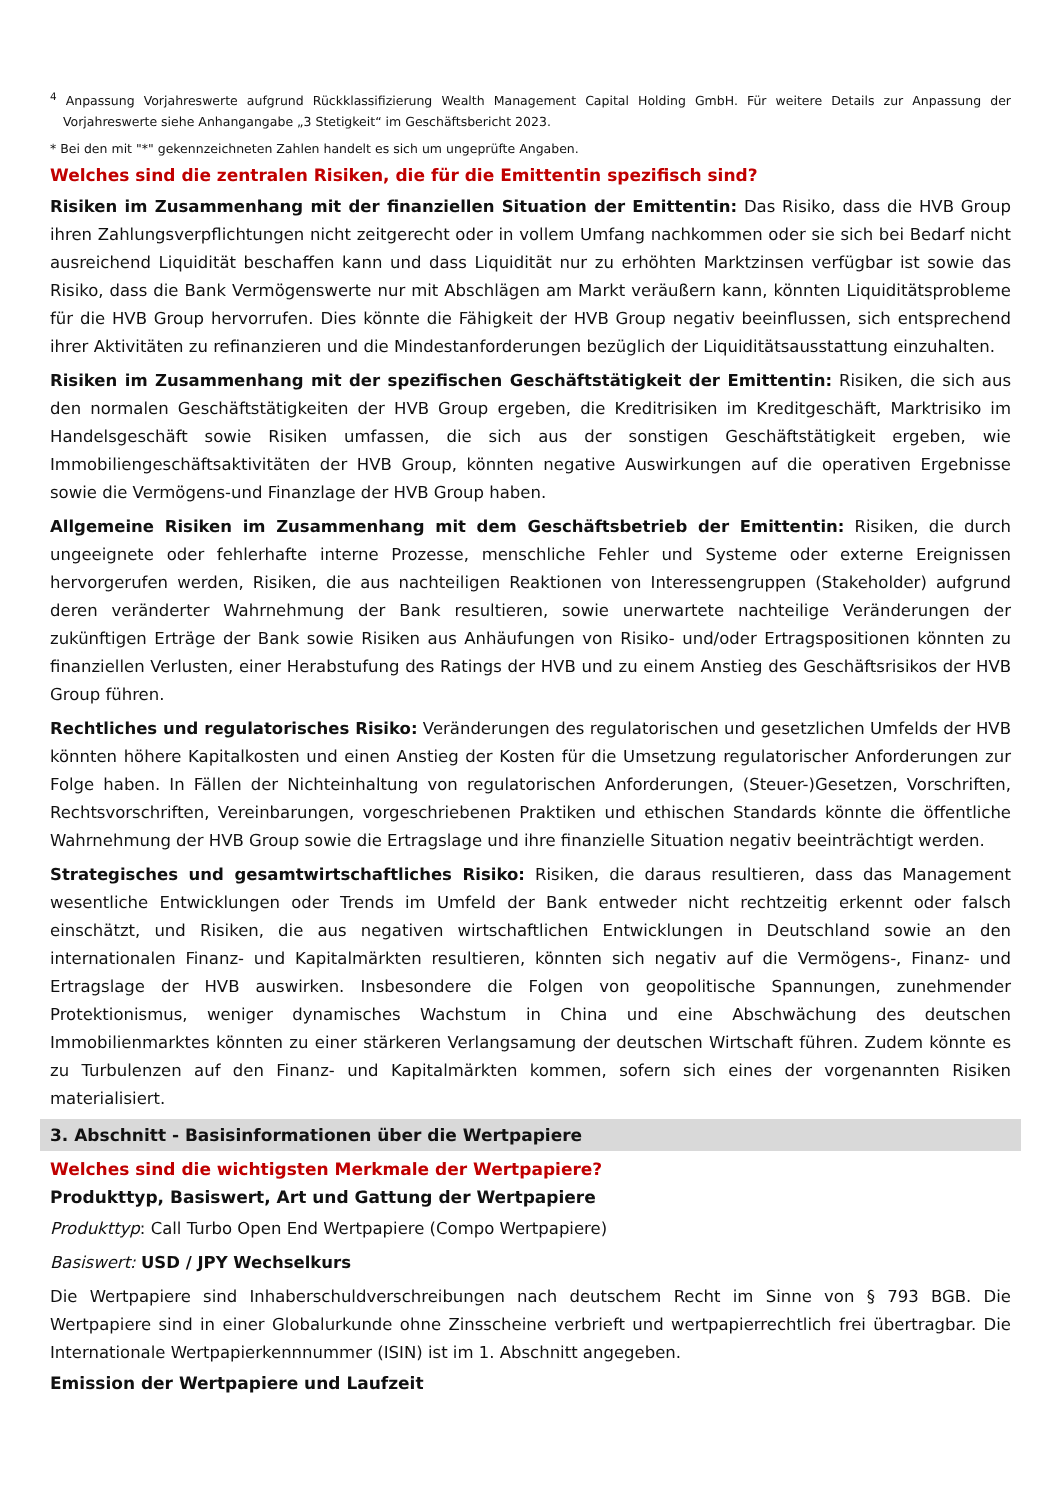<sup>4</sup> Anpassung Vorjahreswerte aufgrund Rückklassifizierung Wealth Management Capital Holding GmbH. Für weitere Details zur Anpassung der Vorjahreswerte siehe Anhangangabe „3 Stetigkeit“ im Geschäftsbericht 2023.
* Bei den mit "*" gekennzeichneten Zahlen handelt es sich um ungeprüfte Angaben.
Welches sind die zentralen Risiken, die für die Emittentin spezifisch sind?
Risiken im Zusammenhang mit der finanziellen Situation der Emittentin: Das Risiko, dass die HVB Group ihren Zahlungsverpflichtungen nicht zeitgerecht oder in vollem Umfang nachkommen oder sie sich bei Bedarf nicht ausreichend Liquidität beschaffen kann und dass Liquidität nur zu erhöhten Marktzinsen verfügbar ist sowie das Risiko, dass die Bank Vermögenswerte nur mit Abschlägen am Markt veräußern kann, könnten Liquiditätsprobleme für die HVB Group hervorrufen. Dies könnte die Fähigkeit der HVB Group negativ beeinflussen, sich entsprechend ihrer Aktivitäten zu refinanzieren und die Mindestanforderungen bezüglich der Liquiditätsausstattung einzuhalten.
Risiken im Zusammenhang mit der spezifischen Geschäftstätigkeit der Emittentin: Risiken, die sich aus den normalen Geschäftstätigkeiten der HVB Group ergeben, die Kreditrisiken im Kreditgeschäft, Marktrisiko im Handelsgeschäft sowie Risiken umfassen, die sich aus der sonstigen Geschäftstätigkeit ergeben, wie Immobiliengeschäftsaktivitäten der HVB Group, könnten negative Auswirkungen auf die operativen Ergebnisse sowie die Vermögens-und Finanzlage der HVB Group haben.
Allgemeine Risiken im Zusammenhang mit dem Geschäftsbetrieb der Emittentin: Risiken, die durch ungeeignete oder fehlerhafte interne Prozesse, menschliche Fehler und Systeme oder externe Ereignissen hervorgerufen werden, Risiken, die aus nachteiligen Reaktionen von Interessengruppen (Stakeholder) aufgrund deren veränderter Wahrnehmung der Bank resultieren, sowie unerwartete nachteilige Veränderungen der zukünftigen Erträge der Bank sowie Risiken aus Anhäufungen von Risiko- und/oder Ertragspositionen könnten zu finanziellen Verlusten, einer Herabstufung des Ratings der HVB und zu einem Anstieg des Geschäftsrisikos der HVB Group führen.
Rechtliches und regulatorisches Risiko: Veränderungen des regulatorischen und gesetzlichen Umfelds der HVB könnten höhere Kapitalkosten und einen Anstieg der Kosten für die Umsetzung regulatorischer Anforderungen zur Folge haben. In Fällen der Nichteinhaltung von regulatorischen Anforderungen, (Steuer-)Gesetzen, Vorschriften, Rechtsvorschriften, Vereinbarungen, vorgeschriebenen Praktiken und ethischen Standards könnte die öffentliche Wahrnehmung der HVB Group sowie die Ertragslage und ihre finanzielle Situation negativ beeinträchtigt werden.
Strategisches und gesamtwirtschaftliches Risiko: Risiken, die daraus resultieren, dass das Management wesentliche Entwicklungen oder Trends im Umfeld der Bank entweder nicht rechtzeitig erkennt oder falsch einschätzt, und Risiken, die aus negativen wirtschaftlichen Entwicklungen in Deutschland sowie an den internationalen Finanz- und Kapitalmärkten resultieren, könnten sich negativ auf die Vermögens-, Finanz- und Ertragslage der HVB auswirken. Insbesondere die Folgen von geopolitische Spannungen, zunehmender Protektionismus, weniger dynamisches Wachstum in China und eine Abschwächung des deutschen Immobilienmarktes könnten zu einer stärkeren Verlangsamung der deutschen Wirtschaft führen. Zudem könnte es zu Turbulenzen auf den Finanz- und Kapitalmärkten kommen, sofern sich eines der vorgenannten Risiken materialisiert.
3. Abschnitt - Basisinformationen über die Wertpapiere
Welches sind die wichtigsten Merkmale der Wertpapiere?
Produkttyp, Basiswert, Art und Gattung der Wertpapiere
Produkttyp: Call Turbo Open End Wertpapiere (Compo Wertpapiere)
Basiswert: USD / JPY Wechselkurs
Die Wertpapiere sind Inhaberschuldverschreibungen nach deutschem Recht im Sinne von § 793 BGB. Die Wertpapiere sind in einer Globalurkunde ohne Zinsscheine verbrieft und wertpapierrechtlich frei übertragbar. Die Internationale Wertpapierkennnummer (ISIN) ist im 1. Abschnitt angegeben.
Emission der Wertpapiere und Laufzeit